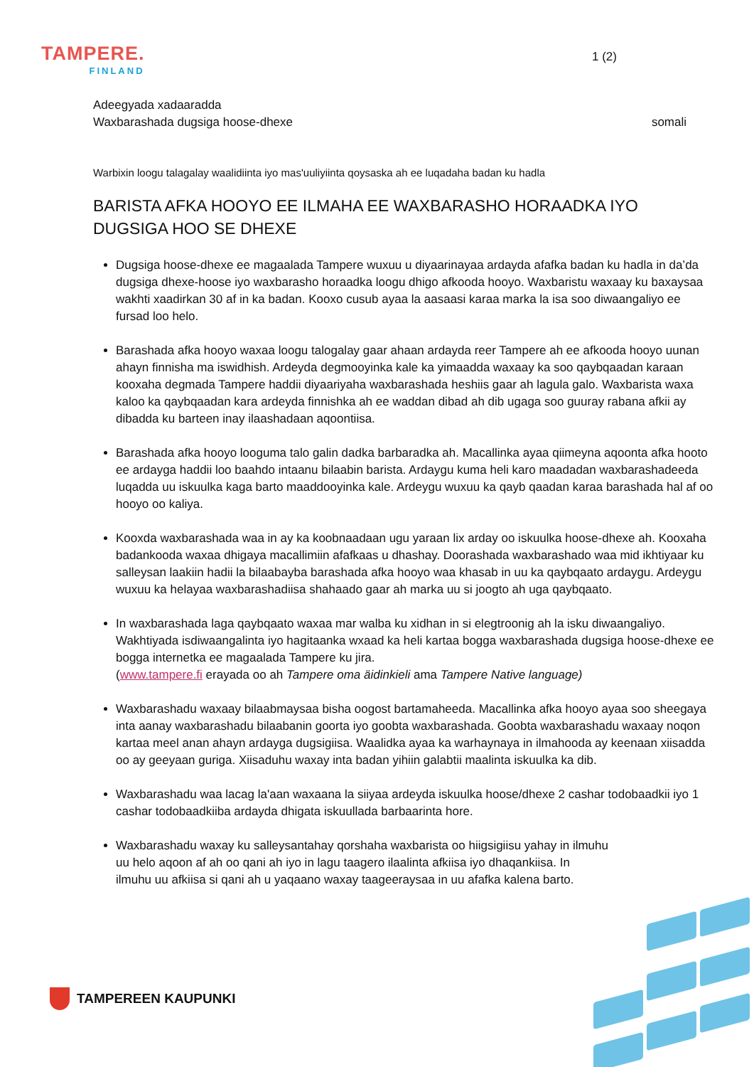TAMPERE.
FINLAND
1 (2)
Adeegyada xadaaradda
Waxbarashada dugsiga hoose-dhexe somali
Warbixin loogu talagalay waalidiinta iyo mas'uuliyiinta qoysaska ah ee luqadaha badan ku hadla
BARISTA AFKA HOOYO EE ILMAHA EE WAXBARASHO HORAADKA IYO DUGSIGA HOO SE DHEXE
Dugsiga hoose-dhexe ee magaalada Tampere wuxuu u diyaarinayaa ardayda afafka badan ku hadla in da’da dugsiga dhexe-hoose iyo waxbarasho horaadka loogu dhigo afkooda hooyo. Waxbaristu waxaay ku baxaysaa wakhti xaadirkan 30 af in ka badan. Kooxo cusub ayaa la aasaasi karaa marka la isa soo diwaangaliyo ee fursad loo helo.
Barashada afka hooyo waxaa loogu talogalay gaar ahaan ardayda reer Tampere ah ee afkooda hooyo uunan ahayn finnisha ma iswidhish. Ardeyda degmooyinka kale ka yimaadda waxaay ka soo qaybqaadan karaan kooxaha degmada Tampere haddii diyaariyaha waxbarashada heshiis gaar ah lagula galo. Waxbarista waxa kaloo ka qaybqaadan kara ardeyda finnishka ah ee waddan dibad ah dib ugaga soo guuray rabana afkii ay dibadda ku barteen inay ilaashadaan aqoontiisa.
Barashada afka hooyo looguma talo galin dadka barbaradka ah. Macallinka ayaa qiimeyna aqoonta afka hooto ee ardayga haddii loo baahdo intaanu bilaabin barista. Ardaygu kuma heli karo maadadan waxbarashadeeda luqadda uu iskuulka kaga barto maaddooyinka kale. Ardeygu wuxuu ka qayb qaadan karaa barashada hal af oo hooyo oo kaliya.
Kooxda waxbarashada waa in ay ka koobnaadaan ugu yaraan lix arday oo iskuulka hoose-dhexe ah. Kooxaha badankooda waxaa dhigaya macallimiin afafkaas u dhashay. Doorashada waxbarashado waa mid ikhtiyaar ku salleysan laakiin hadii la bilaabayba barashada afka hooyo waa khasab in uu ka qaybqaato ardaygu. Ardeygu wuxuu ka helayaa waxbarashadiisa shahaado gaar ah marka uu si joogto ah uga qaybqaato.
In waxbarashada laga qaybqaato waxaa mar walba ku xidhan in si elegtroonig ah la isku diwaangaliyo. Wakhtiyada isdiwaangalinta iyo hagitaanka wxaad ka heli kartaa bogga waxbarashada dugsiga hoose-dhexe ee bogga internetka ee magaalada Tampere ku jira.
(www.tampere.fi erayada oo ah Tampere oma äidinkieli ama Tampere Native language)
Waxbarashadu waxaay bilaabmaysaa bisha oogost bartamaheeda. Macallinka afka hooyo ayaa soo sheegaya inta aanay waxbarashadu bilaabanin goorta iyo goobta waxbarashada. Goobta waxbarashadu waxaay noqon kartaa meel anan ahayn ardayga dugsigiisa. Waalidka ayaa ka warhaynaya in ilmahooda ay keenaan xiisadda oo ay geeyaan guriga. Xiisaduhu waxay inta badan yihiin galabtii maalinta iskuulka ka dib.
Waxbarashadu waa lacag la'aan waxaana la siiyaa ardeyda iskuulka hoose/dhexe 2 cashar todobaadkii iyo 1 cashar todobaadkiiba ardayda dhigata iskuullada barbaarinta hore.
Waxbarashadu waxay ku salleysantahay qorshaha waxbarista oo hiigsigiisu yahay in ilmuhu
uu helo aqoon af ah oo qani ah iyo in lagu taagero ilaalinta afkiisa iyo dhaqankiisa. In
ilmuhu uu afkiisa si qani ah u yaqaano waxay taageeraysaa in uu afafka kalena barto.
TAMPEREEN KAUPUNKI